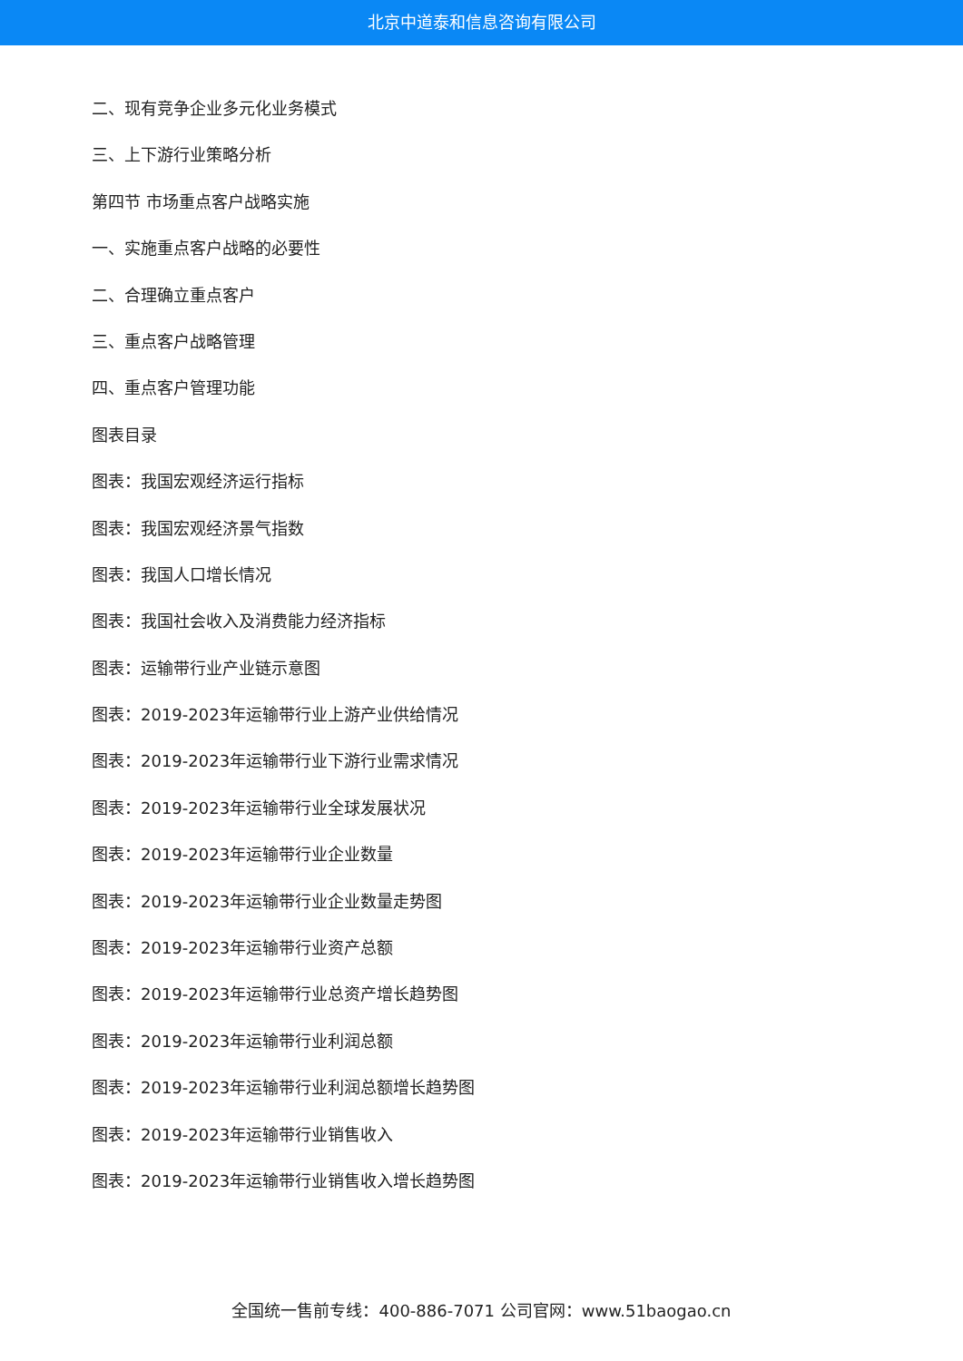北京中道泰和信息咨询有限公司
二、现有竞争企业多元化业务模式
三、上下游行业策略分析
第四节 市场重点客户战略实施
一、实施重点客户战略的必要性
二、合理确立重点客户
三、重点客户战略管理
四、重点客户管理功能
图表目录
图表：我国宏观经济运行指标
图表：我国宏观经济景气指数
图表：我国人口增长情况
图表：我国社会收入及消费能力经济指标
图表：运输带行业产业链示意图
图表：2019-2023年运输带行业上游产业供给情况
图表：2019-2023年运输带行业下游行业需求情况
图表：2019-2023年运输带行业全球发展状况
图表：2019-2023年运输带行业企业数量
图表：2019-2023年运输带行业企业数量走势图
图表：2019-2023年运输带行业资产总额
图表：2019-2023年运输带行业总资产增长趋势图
图表：2019-2023年运输带行业利润总额
图表：2019-2023年运输带行业利润总额增长趋势图
图表：2019-2023年运输带行业销售收入
图表：2019-2023年运输带行业销售收入增长趋势图
全国统一售前专线：400-886-7071 公司官网：www.51baogao.cn